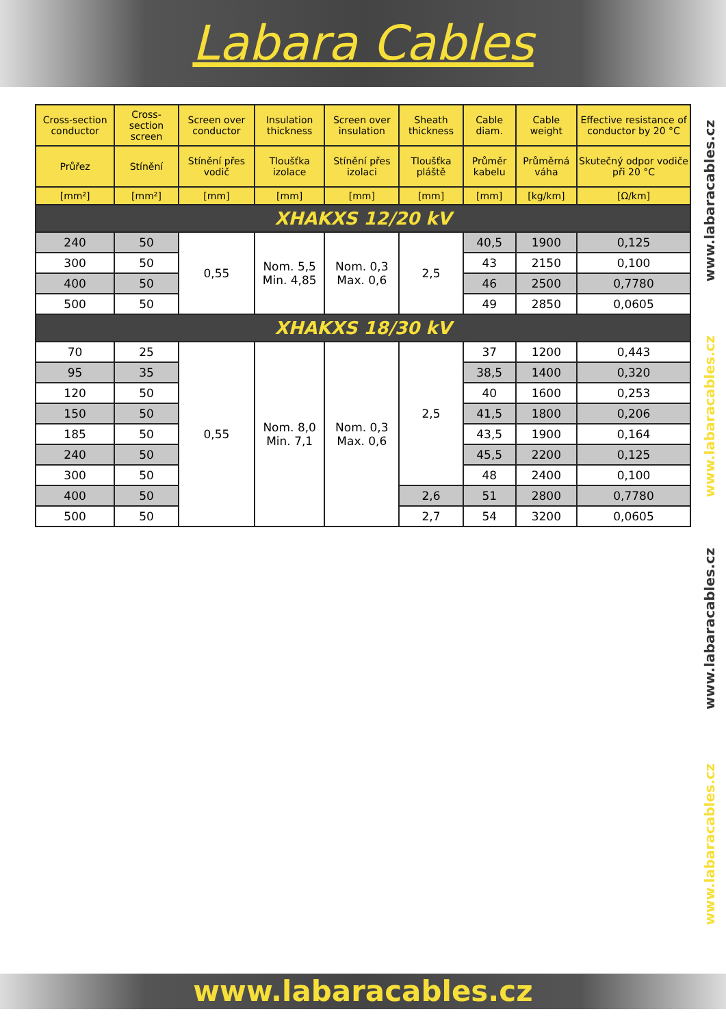Labara Cables
| Cross-section conductor | Cross-section screen | Screen over conductor | Insulation thickness | Screen over insulation | Sheath thickness | Cable diam. | Cable weight | Effective resistance of conductor by 20 °C |
| --- | --- | --- | --- | --- | --- | --- | --- | --- |
| Průřez | Stínění | Stínění přes vodič | Tloušťka izolace | Stínění přes izolaci | Tloušťka pláště | Průměr kabelu | Průměrná váha | Skutečný odpor vodiče při 20 °C |
| [mm²] | [mm²] | [mm] | [mm] | [mm] | [mm] | [mm] | [kg/km] | [Ω/km] |
| XHAKXS 12/20 kV | | | | | | | | |
| 240 | 50 | 0,55 | Nom. 5,5 Min. 4,85 | Nom. 0,3 Max. 0,6 | 2,5 | 40,5 | 1900 | 0,125 |
| 300 | 50 | | | | | 43 | 2150 | 0,100 |
| 400 | 50 | | | | | 46 | 2500 | 0,7780 |
| 500 | 50 | | | | | 49 | 2850 | 0,0605 |
| XHAKXS 18/30 kV | | | | | | | | |
| 70 | 25 | 0,55 | Nom. 8,0 Min. 7,1 | Nom. 0,3 Max. 0,6 | 2,5 | 37 | 1200 | 0,443 |
| 95 | 35 | | | | | 38,5 | 1400 | 0,320 |
| 120 | 50 | | | | | 40 | 1600 | 0,253 |
| 150 | 50 | | | | | 41,5 | 1800 | 0,206 |
| 185 | 50 | | | | | 43,5 | 1900 | 0,164 |
| 240 | 50 | | | | | 45,5 | 2200 | 0,125 |
| 300 | 50 | | | | | 48 | 2400 | 0,100 |
| 400 | 50 | | | | 2,6 | 51 | 2800 | 0,7780 |
| 500 | 50 | | | | 2,7 | 54 | 3200 | 0,0605 |
www.labaracables.cz
www.labaracables.cz
www.labaracables.cz
www.labaracables.cz
www.labaracables.cz